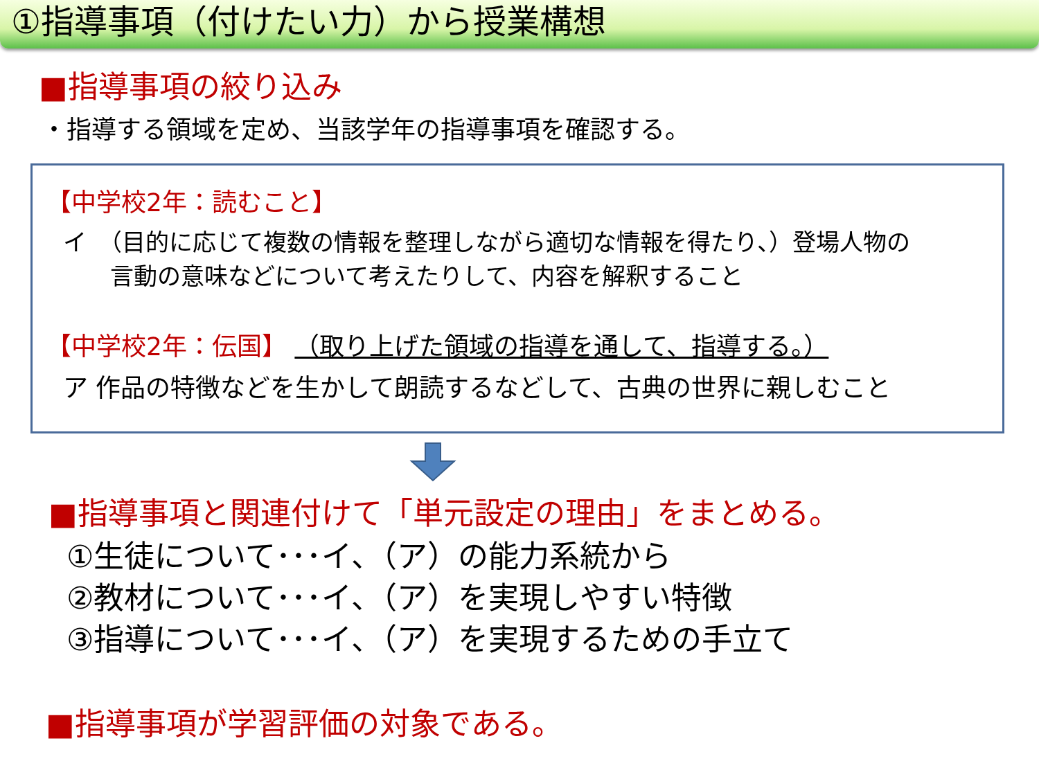①指導事項（付けたい力）から授業構想
■指導事項の絞り込み
・指導する領域を定め、当該学年の指導事項を確認する。
【中学校2年：読むこと】
イ　（目的に応じて複数の情報を整理しながら適切な情報を得たり、）登場人物の
　　言動の意味などについて考えたりして、内容を解釈すること
【中学校2年：伝国】 （取り上げた領域の指導を通して、指導する。）
ア 作品の特徴などを生かして朗読するなどして、古典の世界に親しむこと
■指導事項と関連付けて「単元設定の理由」をまとめる。
①生徒について･･･イ、（ア）の能力系統から
②教材について･･･イ、（ア）を実現しやすい特徴
③指導について･･･イ、（ア）を実現するための手立て
■指導事項が学習評価の対象である。